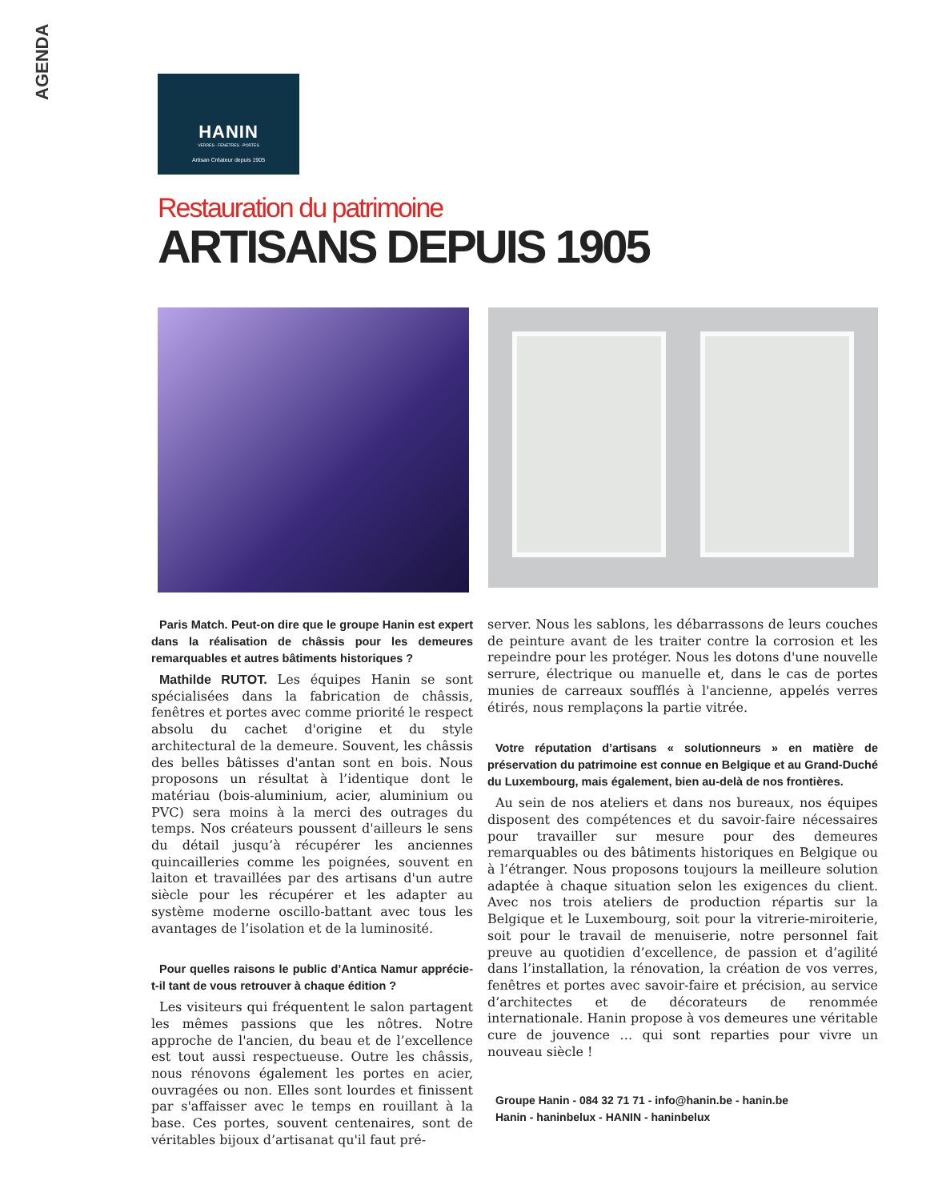AGENDA
HANIN
VERRES - FENETRES - PORTES
Artisan Créateur depuis 1905
Restauration du patrimoine
ARTISANS DEPUIS 1905
Paris Match. Peut-on dire que le groupe Hanin est expert dans la réalisation de châssis pour les demeures remarquables et autres bâtiments historiques ?
Mathilde RUTOT. Les équipes Hanin se sont spécialisées dans la fabrication de châssis, fenêtres et portes avec comme priorité le respect absolu du cachet d'origine et du style architectural de la demeure. Souvent, les châssis des belles bâtisses d'antan sont en bois. Nous proposons un résultat à l’identique dont le matériau (bois-aluminium, acier, aluminium ou PVC) sera moins à la merci des outrages du temps. Nos créateurs poussent d'ailleurs le sens du détail jusqu’à récupérer les anciennes quincailleries comme les poignées, souvent en laiton et travaillées par des artisans d'un autre siècle pour les récupérer et les adapter au système moderne oscillo-battant avec tous les avantages de l’isolation et de la luminosité.
Pour quelles raisons le public d’Antica Namur apprécie-t-il tant de vous retrouver à chaque édition ?
Les visiteurs qui fréquentent le salon partagent les mêmes passions que les nôtres. Notre approche de l'ancien, du beau et de l’excellence est tout aussi respectueuse. Outre les châssis, nous rénovons également les portes en acier, ouvragées ou non. Elles sont lourdes et finissent par s'affaisser avec le temps en rouillant à la base. Ces portes, souvent centenaires, sont de véritables bijoux d’artisanat qu'il faut pré-
server. Nous les sablons, les débarrassons de leurs couches de peinture avant de les traiter contre la corrosion et les repeindre pour les protéger. Nous les dotons d'une nouvelle serrure, électrique ou manuelle et, dans le cas de portes munies de carreaux soufflés à l'ancienne, appelés verres étirés, nous remplaçons la partie vitrée.
Votre réputation d’artisans « solutionneurs » en matière de préservation du patrimoine est connue en Belgique et au Grand-Duché du Luxembourg, mais également, bien au-delà de nos frontières.
Au sein de nos ateliers et dans nos bureaux, nos équipes disposent des compétences et du savoir-faire nécessaires pour travailler sur mesure pour des demeures remarquables ou des bâtiments historiques en Belgique ou à l’étranger. Nous proposons toujours la meilleure solution adaptée à chaque situation selon les exigences du client. Avec nos trois ateliers de production répartis sur la Belgique et le Luxembourg, soit pour la vitrerie-miroiterie, soit pour le travail de menuiserie, notre personnel fait preuve au quotidien d’excellence, de passion et d’agilité dans l’installation, la rénovation, la création de vos verres, fenêtres et portes avec savoir-faire et précision, au service d’architectes et de décorateurs de renommée internationale. Hanin propose à vos demeures une véritable cure de jouvence … qui sont reparties pour vivre un nouveau siècle !
Groupe Hanin - 084 32 71 71 - info@hanin.be - hanin.be
Hanin - haninbelux - HANIN - haninbelux